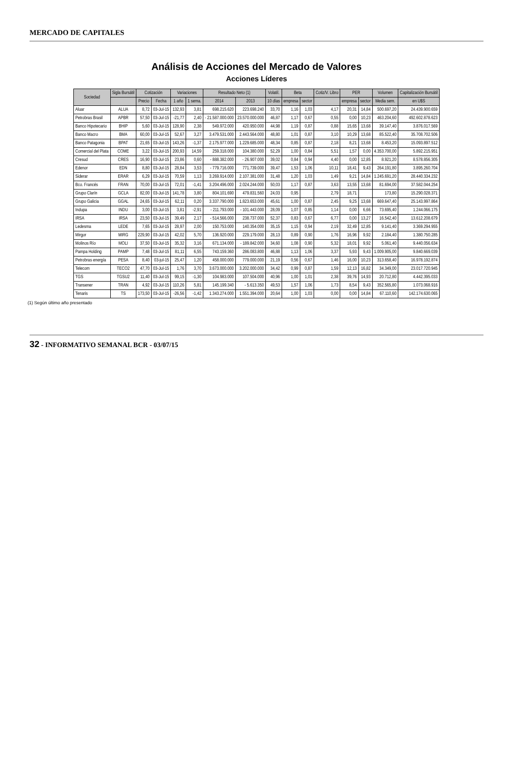MERCADO DE CAPITALES
Análisis de Acciones del Mercado de Valores
Acciones Líderes
| Sociedad | Sigla Bursátil | Cotización | | Variaciones | | Resultado Neto (1) | | Volatil. | Beta | | Cotiz/V. Libro | PER | | Volumen | Capitalización Bursátil |
| --- | --- | --- | --- | --- | --- | --- | --- | --- | --- | --- | --- | --- | --- | --- | --- |
| | | Precio | Fecha | 1 año | 1 sema. | 2014 | 2013 | 10 días | empresa | sector | | empresa | sector | Media sem. | en U$S |
| Aluar | ALUA | 8,72 | 03-Jul-15 | 132,93 | 3,81 | 698.215.620 | 223.698.240 | 33,70 | 1,16 | 1,03 | 4,17 | 20,31 | 14,84 | 500.697,20 | 24.439.900.659 |
| Petrobras Brasil | APBR | 57,50 | 03-Jul-15 | -21,77 | 2,40 | - 21.587.000.000 | 23.570.000.000 | 46,87 | 1,17 | 0,67 | 0,55 | 0,00 | 10,23 | 463.204,60 | 492.602.878.623 |
| Banco Hipotecario | BHIP | 5,60 | 03-Jul-15 | 128,90 | 2,38 | 549.972.000 | 420.950.000 | 44,98 | 1,19 | 0,87 | 0,88 | 15,65 | 13,68 | 39.147,40 | 3.876.017.569 |
| Banco Macro | BMA | 60,00 | 03-Jul-15 | 52,67 | 3,27 | 3.479.531.000 | 2.443.564.000 | 48,80 | 1,01 | 0,87 | 3,10 | 10,29 | 13,68 | 85.522,40 | 35.708.702.506 |
| Banco Patagonia | BPAT | 21,65 | 03-Jul-15 | 143,26 | -1,37 | 2.175.977.000 | 1.229.685.000 | 48,34 | 0,85 | 0,87 | 2,18 | 8,21 | 13,68 | 8.453,20 | 15.093.897.512 |
| Comercial del Plata | COME | 3,22 | 03-Jul-15 | 200,93 | 14,59 | 259.318.000 | 104.380.000 | 52,29 | 1,00 | 0,84 | 5,51 | 1,57 | 0,00 | 4.353.700,00 | 5.892.215.951 |
| Cresud | CRES | 16,90 | 03-Jul-15 | 23,86 | 0,60 | - 888.382.000 | - 26.907.000 | 39,02 | 0,84 | 0,94 | 4,40 | 0,00 | 12,85 | 8.921,20 | 8.578.856.305 |
| Edenor | EDN | 8,80 | 03-Jul-15 | 28,84 | 3,53 | - 779.716.000 | 771.739.000 | 39,47 | 1,53 | 1,06 | 10,11 | 18,41 | 9,43 | 264.191,80 | 3.895.260.704 |
| Siderar | ERAR | 6,29 | 03-Jul-15 | 70,59 | 1,13 | 3.269.914.000 | 2.107.381.000 | 31,48 | 1,20 | 1,03 | 1,49 | 9,21 | 14,84 | 1.245.691,20 | 28.440.334.232 |
| Bco. Francés | FRAN | 70,00 | 03-Jul-15 | 72,01 | -1,41 | 3.204.496.000 | 2.024.244.000 | 50,03 | 1,17 | 0,87 | 3,63 | 13,55 | 13,68 | 81.694,00 | 37.582.044.254 |
| Grupo Clarín | GCLA | 82,00 | 03-Jul-15 | 141,78 | 3,80 | 804.101.690 | 479.831.560 | 24,03 | 0,95 | | 2,79 | 18,71 | | 173,80 | 15.290.028.371 |
| Grupo Galicia | GGAL | 24,65 | 03-Jul-15 | 62,11 | 0,20 | 3.337.790.000 | 1.823.653.000 | 45,61 | 1,00 | 0,87 | 2,45 | 9,25 | 13,68 | 669.647,40 | 25.143.997.864 |
| Indupa | INDU | 3,00 | 03-Jul-15 | 3,81 | -2,91 | - 211.793.000 | - 101.443.000 | 28,09 | 1,07 | 0,85 | 1,14 | 0,00 | 6,66 | 73.695,40 | 1.244.066.175 |
| IRSA | IRSA | 23,50 | 03-Jul-15 | 39,49 | 2,17 | - 514.566.000 | 238.737.000 | 52,37 | 0,83 | 0,67 | 6,77 | 0,00 | 13,27 | 16.542,40 | 13.612.208.679 |
| Ledesma | LEDE | 7,65 | 03-Jul-15 | 28,97 | 2,00 | 150.753.000 | 140.354.000 | 35,15 | 1,15 | 0,94 | 2,19 | 32,49 | 12,85 | 9.141,40 | 3.369.294.955 |
| Mirgor | MIRG | 229,90 | 03-Jul-15 | 42,02 | 5,70 | 136.920.000 | 229.179.000 | 28,13 | 0,89 | 0,90 | 1,76 | 16,96 | 9,92 | 2.184,40 | 1.380.750.285 |
| Molinos Río | MOLI | 37,50 | 03-Jul-15 | 35,32 | 3,16 | 671.134.000 | - 189.842.000 | 34,60 | 1,08 | 0,90 | 5,32 | 18,01 | 9,92 | 5.061,40 | 9.440.056.634 |
| Pampa Holding | PAMP | 7,48 | 03-Jul-15 | 81,11 | 6,55 | 743.159.360 | 286.083.800 | 46,88 | 1,13 | 1,06 | 3,37 | 5,93 | 9,43 | 1.009.905,00 | 9.840.669.039 |
| Petrobras energía | PESA | 8,40 | 03-jul-15 | 25,47 | 1,20 | 458.000.000 | 779.000.000 | 21,19 | 0,56 | 0,67 | 1,46 | 16,00 | 10,23 | 313.658,40 | 16.978.192.874 |
| Telecom | TECO2 | 47,70 | 03-Jul-15 | 1,76 | 3,70 | 3.673.000.000 | 3.202.000.000 | 34,42 | 0,99 | 0,87 | 1,59 | 12,13 | 16,82 | 34.349,00 | 23.017.720.945 |
| TGS | TGSU2 | 11,40 | 03-Jul-15 | 99,15 | -1,30 | 104.983.000 | 107.504.000 | 40,96 | 1,00 | 1,01 | 2,38 | 39,76 | 14,93 | 20.712,80 | 4.442.395.033 |
| Transener | TRAN | 4,92 | 03-Jul-15 | 110,26 | 5,81 | 145.199.340 | - 5.613.350 | 49,53 | 1,57 | 1,06 | 1,73 | 8,54 | 9,43 | 352.565,80 | 1.073.068.916 |
| Tenaris | TS | 173,50 | 03-Jul-15 | -26,56 | -1,42 | 1.343.274.000 | 1.551.394.000 | 20,64 | 1,00 | 1,03 | 0,00 | 0,00 | 14,84 | 67.110,60 | 142.174.630.065 |
(1) Según último año presentado
32 - INFORMATIVO SEMANAL BCR - 03/07/15